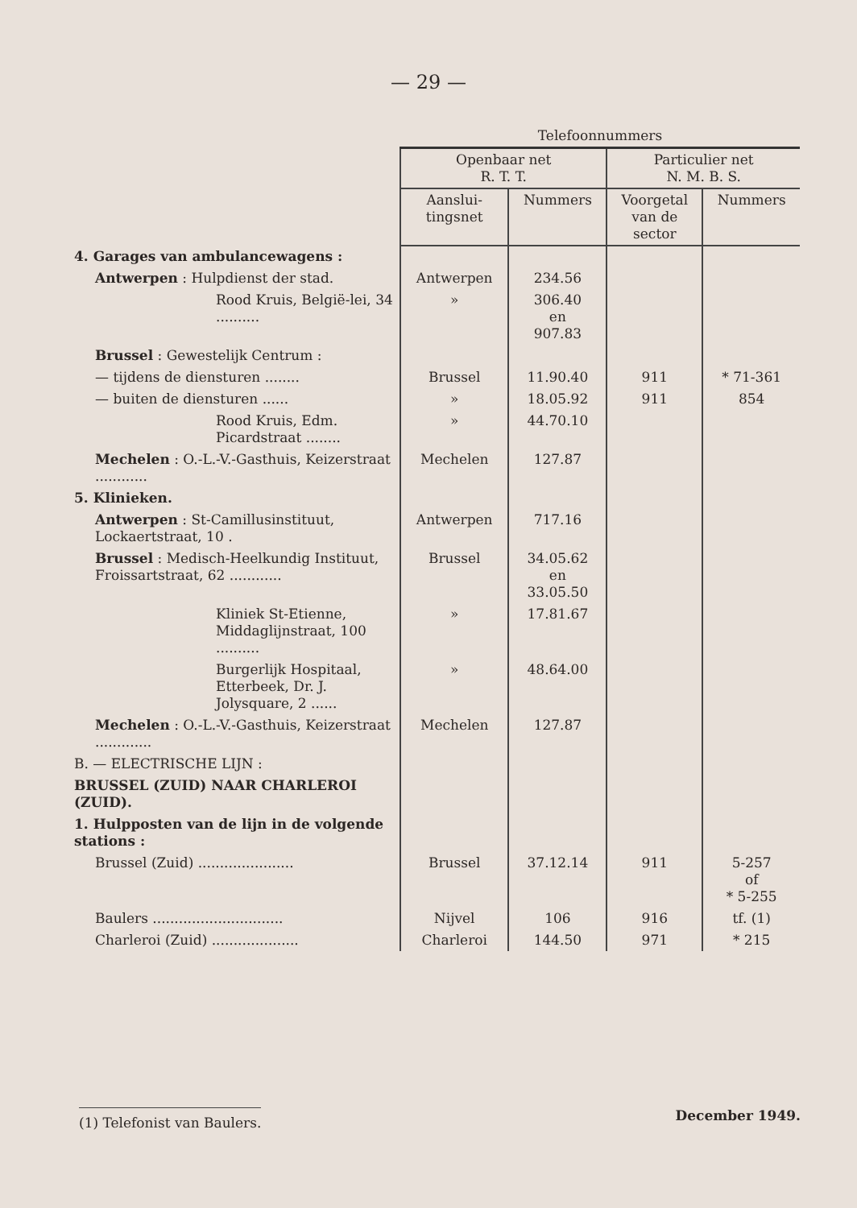— 29 —
| | Telefoonnummers | | | |
| | Openbaar net R. T. T. | | Particulier net N. M. B. S. | |
| | Aanslui- tingsnet | Nummers | Voorgetal van de sector | Nummers |
| 4. Garages van ambulancewagens : | | | | |
| Antwerpen : Hulpdienst der stad. | Antwerpen | 234.56 | | |
| Rood Kruis, België-lei, 34 .......... | » | 306.40 en 907.83 | | |
| Brussel : Gewestelijk Centrum : | | | | |
| — tijdens de diensturen ........ | Brussel | 11.90.40 | 911 | * 71-361 |
| — buiten de diensturen ...... | » | 18.05.92 | 911 | 854 |
| Rood Kruis, Edm. Picardstraat ........ | » | 44.70.10 | | |
| Mechelen : O.-L.-V.-Gasthuis, Keizerstraat ............ | Mechelen | 127.87 | | |
| 5. Klinieken. | | | | |
| Antwerpen : St-Camillusinstituut, Lockaertstraat, 10 . | Antwerpen | 717.16 | | |
| Brussel : Medisch-Heelkundig Instituut, Froissartstraat, 62 ............ | Brussel | 34.05.62 en 33.05.50 | | |
| Kliniek St-Etienne, Middaglijnstraat, 100 .......... | » | 17.81.67 | | |
| Burgerlijk Hospitaal, Etterbeek, Dr. J. Jolysquare, 2 ...... | » | 48.64.00 | | |
| Mechelen : O.-L.-V.-Gasthuis, Keizerstraat ............. | Mechelen | 127.87 | | |
| B. — ELECTRISCHE LIJN : | | | | |
| BRUSSEL (ZUID) NAAR CHARLEROI (ZUID). | | | | |
| 1. Hulpposten van de lijn in de volgende stations : | | | | |
| Brussel (Zuid) ...................... | Brussel | 37.12.14 | 911 | 5-257 of * 5-255 |
| Baulers .............................. | Nijvel | 106 | 916 | tf. (1) |
| Charleroi (Zuid) .................... | Charleroi | 144.50 | 971 | * 215 |
(1) Telefonist van Baulers. December 1949.